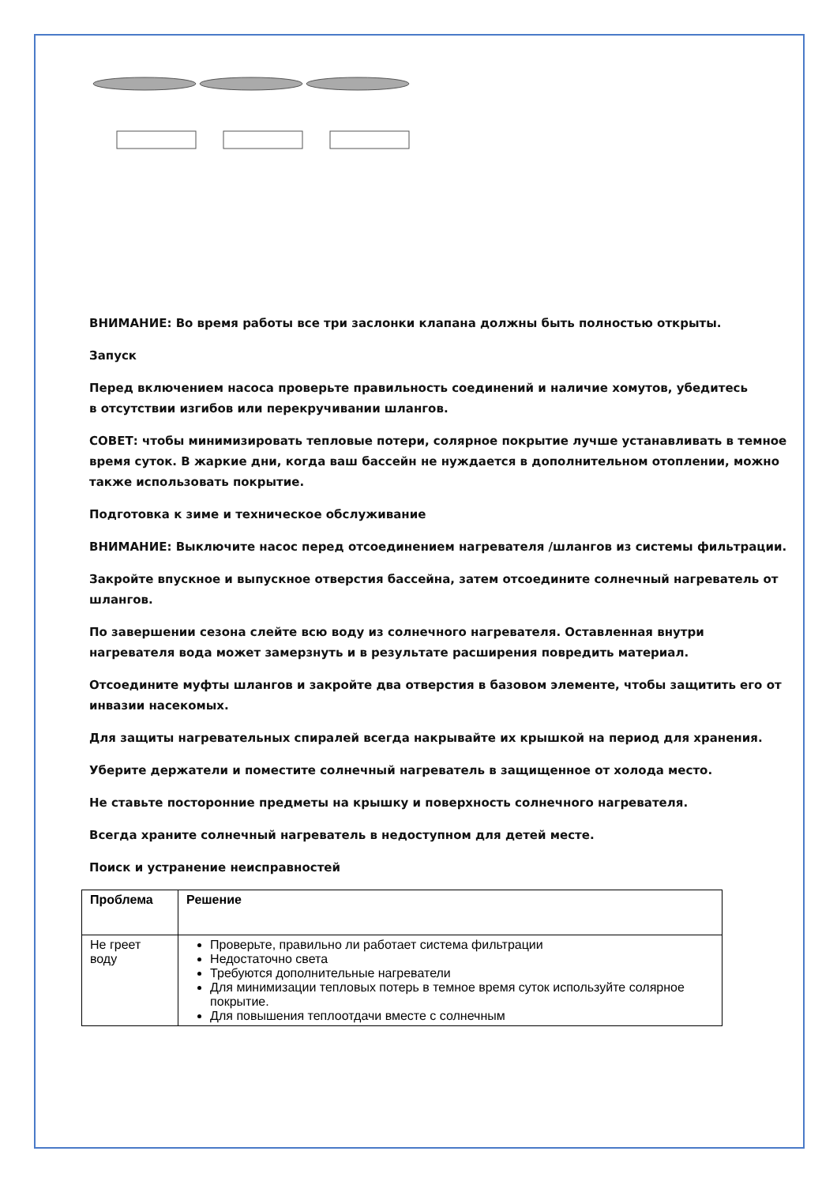ВНИМАНИЕ: Во время работы все три заслонки клапана должны быть полностью открыты.
Запуск
Перед включением насоса проверьте правильность соединений и наличие хомутов, убедитесь
в отсутствии изгибов или перекручивании шлангов.
СОВЕТ: чтобы минимизировать тепловые потери, солярное покрытие лучше устанавливать в темное время суток. В жаркие дни, когда ваш бассейн не нуждается в дополнительном отоплении, можно также использовать покрытие.
Подготовка к зиме и техническое обслуживание
ВНИМАНИЕ: Выключите насос перед отсоединением нагревателя /шлангов из системы фильтрации.
Закройте впускное и выпускное отверстия бассейна, затем отсоедините солнечный нагреватель от шлангов.
По завершении сезона слейте всю воду из солнечного нагревателя. Оставленная внутри нагревателя вода может замерзнуть и в результате расширения повредить материал.
Отсоедините муфты шлангов и закройте два отверстия в базовом элементе, чтобы защитить его от инвазии насекомых.
Для защиты нагревательных спиралей всегда накрывайте их крышкой на период для хранения.
Уберите держатели и поместите солнечный нагреватель в защищенное от холода место.
Не ставьте посторонние предметы на крышку и поверхность солнечного нагревателя.
Всегда храните солнечный нагреватель в недоступном для детей месте.
Поиск и устранение неисправностей
| Проблема | Решение |
| --- | --- |
| Не греет воду | Проверьте, правильно ли работает система фильтрации Недостаточно света Требуются дополнительные нагреватели Для минимизации тепловых потерь в темное время суток используйте солярное покрытие. Для повышения теплоотдачи вместе с солнечным |